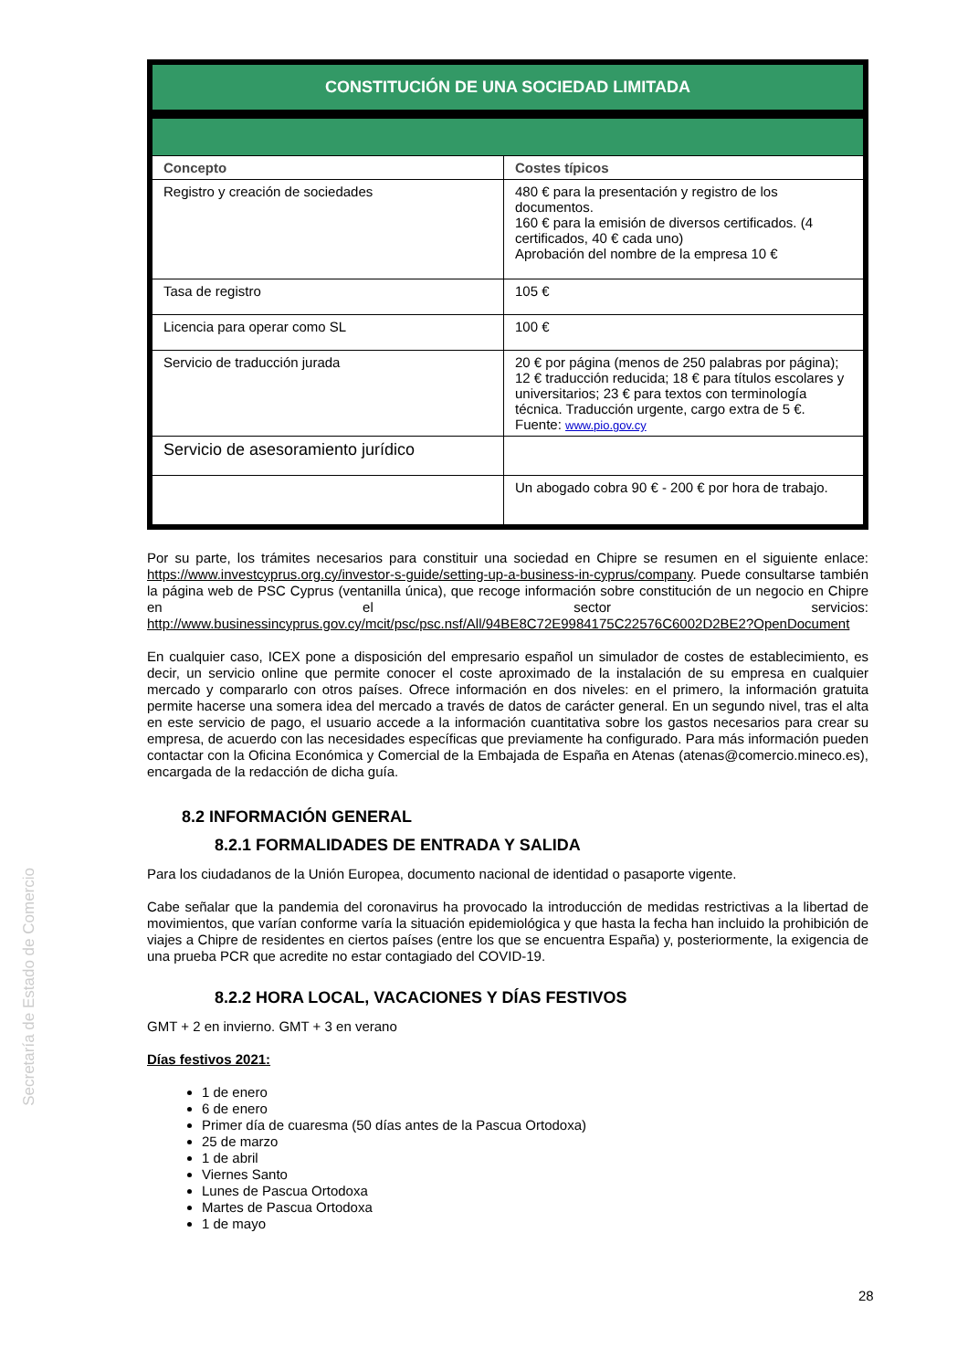Secretaría de Estado de Comercio
| CONSTITUCIÓN DE UNA SOCIEDAD LIMITADA | |
| Concepto | Costes típicos |
| Registro y creación de sociedades | 480 € para la presentación y registro de los documentos. 160 € para la emisión de diversos certificados. (4 certificados, 40 € cada uno) Aprobación del nombre de la empresa 10 € |
| Tasa de registro | 105 € |
| Licencia para operar como SL | 100 € |
| Servicio de traducción jurada | 20 € por página (menos de 250 palabras por página); 12 € traducción reducida; 18 € para títulos escolares y universitarios; 23 € para textos con terminología técnica. Traducción urgente, cargo extra de 5 €. Fuente: www.pio.gov.cy |
| Servicio de asesoramiento jurídico | |
| | Un abogado cobra 90 € - 200 € por hora de trabajo. |
Por su parte, los trámites necesarios para constituir una sociedad en Chipre se resumen en el siguiente enlace: https://www.investcyprus.org.cy/investor-s-guide/setting-up-a-business-in-cyprus/company. Puede consultarse también la página web de PSC Cyprus (ventanilla única), que recoge información sobre constitución de un negocio en Chipre en el sector servicios: http://www.businessincyprus.gov.cy/mcit/psc/psc.nsf/All/94BE8C72E9984175C22576C6002D2BE2?OpenDocument
En cualquier caso, ICEX pone a disposición del empresario español un simulador de costes de establecimiento, es decir, un servicio online que permite conocer el coste aproximado de la instalación de su empresa en cualquier mercado y compararlo con otros países. Ofrece información en dos niveles: en el primero, la información gratuita permite hacerse una somera idea del mercado a través de datos de carácter general. En un segundo nivel, tras el alta en este servicio de pago, el usuario accede a la información cuantitativa sobre los gastos necesarios para crear su empresa, de acuerdo con las necesidades específicas que previamente ha configurado. Para más información pueden contactar con la Oficina Económica y Comercial de la Embajada de España en Atenas (atenas@comercio.mineco.es), encargada de la redacción de dicha guía.
8.2 INFORMACIÓN GENERAL
8.2.1 FORMALIDADES DE ENTRADA Y SALIDA
Para los ciudadanos de la Unión Europea, documento nacional de identidad o pasaporte vigente.
Cabe señalar que la pandemia del coronavirus ha provocado la introducción de medidas restrictivas a la libertad de movimientos, que varían conforme varía la situación epidemiológica y que hasta la fecha han incluido la prohibición de viajes a Chipre de residentes en ciertos países (entre los que se encuentra España) y, posteriormente, la exigencia de una prueba PCR que acredite no estar contagiado del COVID-19.
8.2.2 HORA LOCAL, VACACIONES Y DÍAS FESTIVOS
GMT + 2 en invierno. GMT + 3 en verano
Días festivos 2021:
1 de enero
6 de enero
Primer día de cuaresma (50 días antes de la Pascua Ortodoxa)
25 de marzo
1 de abril
Viernes Santo
Lunes de Pascua Ortodoxa
Martes de Pascua Ortodoxa
1 de mayo
28